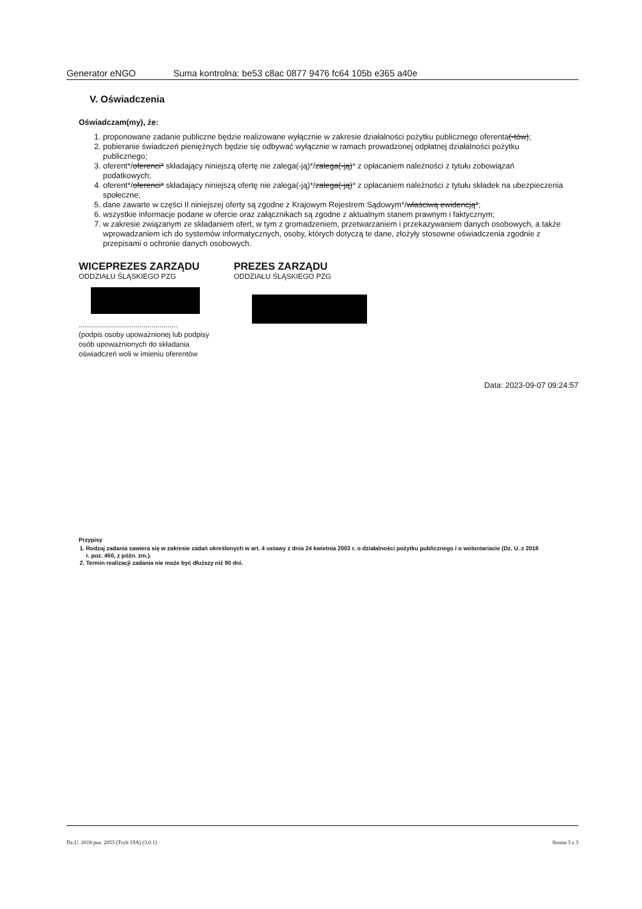Generator eNGO Suma kontrolna: be53 c8ac 0877 9476 fc64 105b e365 a40e
V. Oświadczenia
Oświadczam(my), że:
1. proponowane zadanie publiczne będzie realizowane wyłącznie w zakresie działalności pożytku publicznego oferenta(-tów);
2. pobieranie świadczeń pieniężnych będzie się odbywać wyłącznie w ramach prowadzonej odpłatnej działalności pożytku publicznego;
3. oferent*/oferenci* składający niniejszą ofertę nie zalega(-ją)*/zalega(-ją)* z opłacaniem należności z tytułu zobowiązań podatkowych;
4. oferent*/oferenci* składający niniejszą ofertę nie zalega(-ją)*/zalega(-ją)* z opłacaniem należności z tytułu składek na ubezpieczenia społeczne;
5. dane zawarte w części II niniejszej oferty są zgodne z Krajowym Rejestrem Sądowym*/właściwą ewidencją*;
6. wszystkie informacje podane w ofercie oraz załącznikach są zgodne z aktualnym stanem prawnym i faktycznym;
7. w zakresie związanym ze składaniem ofert, w tym z gromadzeniem, przetwarzaniem i przekazywaniem danych osobowych, a także wprowadzaniem ich do systemów informatycznych, osoby, których dotyczą te dane, złożyły stosowne oświadczenia zgodnie z przepisami o ochronie danych osobowych.
WICEPREZES ZARZĄDU
ODDZIAŁU ŚLĄSKIEGO PZG
.................................................
(podpis osoby upoważnionej lub podpisy osób upoważnionych do składania oświadczeń woli w imieniu oferentów
PREZES ZARZĄDU
ODDZIAŁU ŚLĄSKIEGO PZG
Data: 2023-09-07 09:24:57
Przypisy
1. Rodzaj zadania zawiera się w zakresie zadań określonych w art. 4 ustawy z dnia 24 kwietnia 2003 r. o działalności pożytku publicznego i o wolontariacie (Dz. U. z 2018 r. poz. 450, z późn. zm.).
2. Termin realizacji zadania nie może być dłuższy niż 90 dni.
Dz.U. 2018 poz. 2055 (Tryb 19A) (3.0.1) Strona 3 z 3